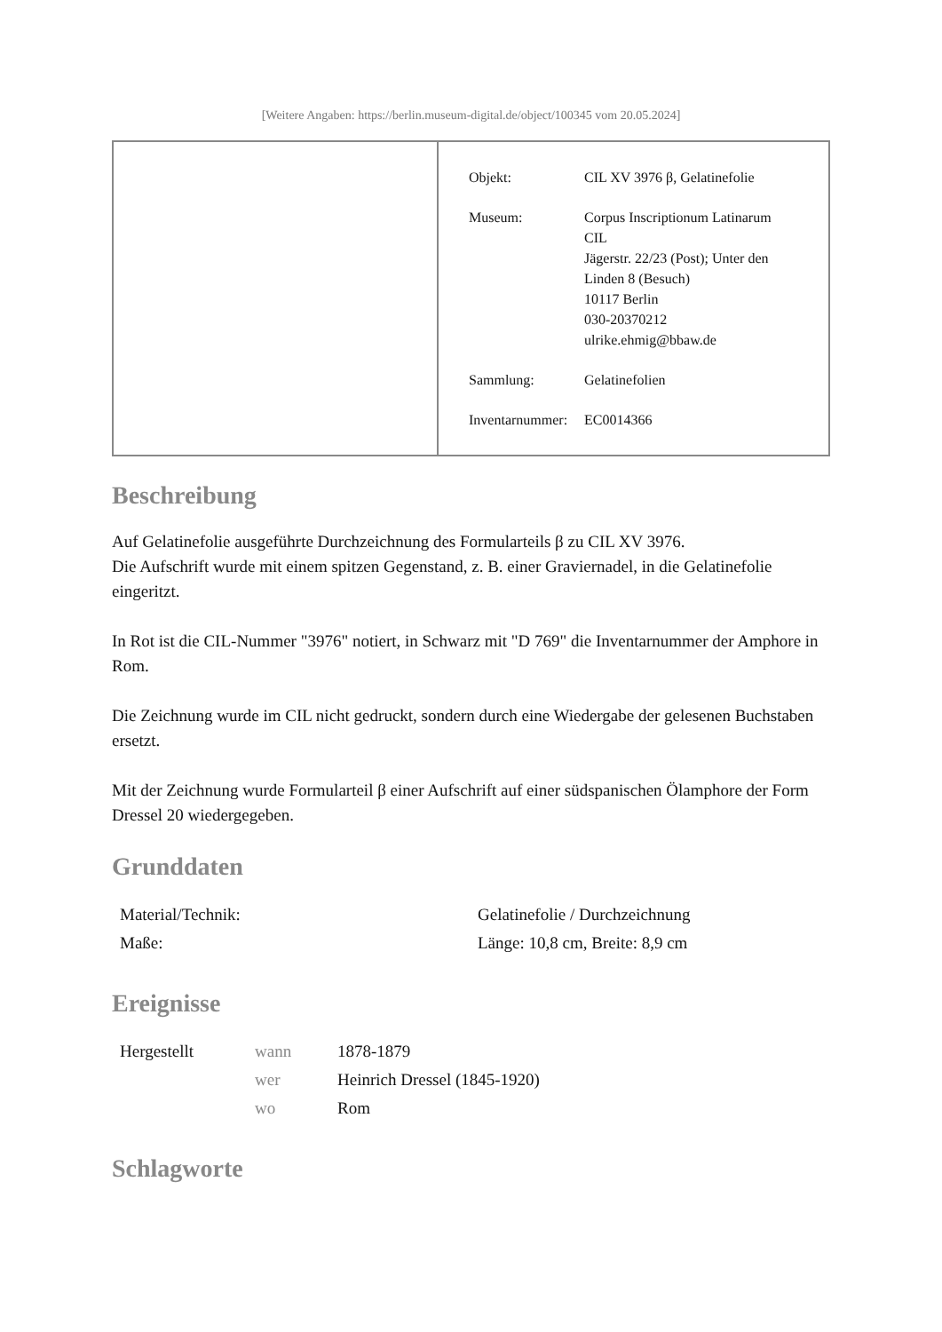[Weitere Angaben: https://berlin.museum-digital.de/object/100345 vom 20.05.2024]
| | / Objekt: / CIL XV 3976 β, Gelatinefolie / / Museum: / Corpus Inscriptionum Latinarum CIL Jägerstr. 22/23 (Post); Unter den Linden 8 (Besuch) 10117 Berlin 030-20370212 ulrike.ehmig@bbaw.de / / Sammlung: / Gelatinefolien / / Inventarnummer: / EC0014366 / |
Beschreibung
Auf Gelatinefolie ausgeführte Durchzeichnung des Formularteils β zu CIL XV 3976.
Die Aufschrift wurde mit einem spitzen Gegenstand, z. B. einer Graviernadel, in die Gelatinefolie eingeritzt.
In Rot ist die CIL-Nummer "3976" notiert, in Schwarz mit "D 769" die Inventarnummer der Amphore in Rom.
Die Zeichnung wurde im CIL nicht gedruckt, sondern durch eine Wiedergabe der gelesenen Buchstaben ersetzt.
Mit der Zeichnung wurde Formularteil β einer Aufschrift auf einer südspanischen Ölamphore der Form Dressel 20 wiedergegeben.
Grunddaten
| Material/Technik: | Gelatinefolie / Durchzeichnung |
| Maße: | Länge: 10,8 cm, Breite: 8,9 cm |
Ereignisse
| Hergestellt | wann | 1878-1879 |
| | wer | Heinrich Dressel (1845-1920) |
| | wo | Rom |
Schlagworte